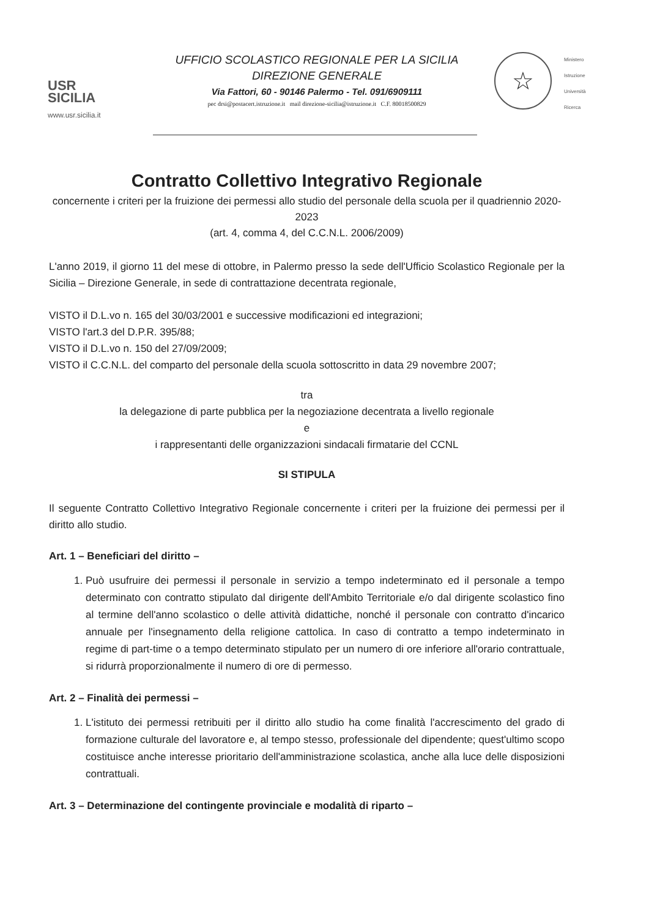USR
SICILIA
www.usr.sicilia.it
UFFICIO SCOLASTICO REGIONALE PER LA SICILIA
DIREZIONE GENERALE
Via Fattori, 60 - 90146 Palermo - Tel. 091/6909111
pec drsi@postacert.istruzione.it mail direzione-sicilia@istruzione.it C.F. 80018500829
☆
Ministero
Istruzione
Università
Ricerca
Contratto Collettivo Integrativo Regionale
concernente i criteri per la fruizione dei permessi allo studio del personale della scuola per il quadriennio 2020-2023
(art. 4, comma 4, del C.C.N.L. 2006/2009)
L'anno 2019, il giorno 11 del mese di ottobre, in Palermo presso la sede dell'Ufficio Scolastico Regionale per la Sicilia – Direzione Generale, in sede di contrattazione decentrata regionale,
VISTO il D.L.vo n. 165 del 30/03/2001 e successive modificazioni ed integrazioni;
VISTO l'art.3 del D.P.R. 395/88;
VISTO il D.L.vo n. 150 del 27/09/2009;
VISTO il C.C.N.L. del comparto del personale della scuola sottoscritto in data 29 novembre 2007;
tra
la delegazione di parte pubblica per la negoziazione decentrata a livello regionale
e
i rappresentanti delle organizzazioni sindacali firmatarie del CCNL
SI STIPULA
Il seguente Contratto Collettivo Integrativo Regionale concernente i criteri per la fruizione dei permessi per il diritto allo studio.
Art. 1 – Beneficiari del diritto –
1. Può usufruire dei permessi il personale in servizio a tempo indeterminato ed il personale a tempo determinato con contratto stipulato dal dirigente dell'Ambito Territoriale e/o dal dirigente scolastico fino al termine dell'anno scolastico o delle attività didattiche, nonché il personale con contratto d'incarico annuale per l'insegnamento della religione cattolica. In caso di contratto a tempo indeterminato in regime di part-time o a tempo determinato stipulato per un numero di ore inferiore all'orario contrattuale, si ridurrà proporzionalmente il numero di ore di permesso.
Art. 2 – Finalità dei permessi –
1. L'istituto dei permessi retribuiti per il diritto allo studio ha come finalità l'accrescimento del grado di formazione culturale del lavoratore e, al tempo stesso, professionale del dipendente; quest'ultimo scopo costituisce anche interesse prioritario dell'amministrazione scolastica, anche alla luce delle disposizioni contrattuali.
Art. 3 – Determinazione del contingente provinciale e modalità di riparto –